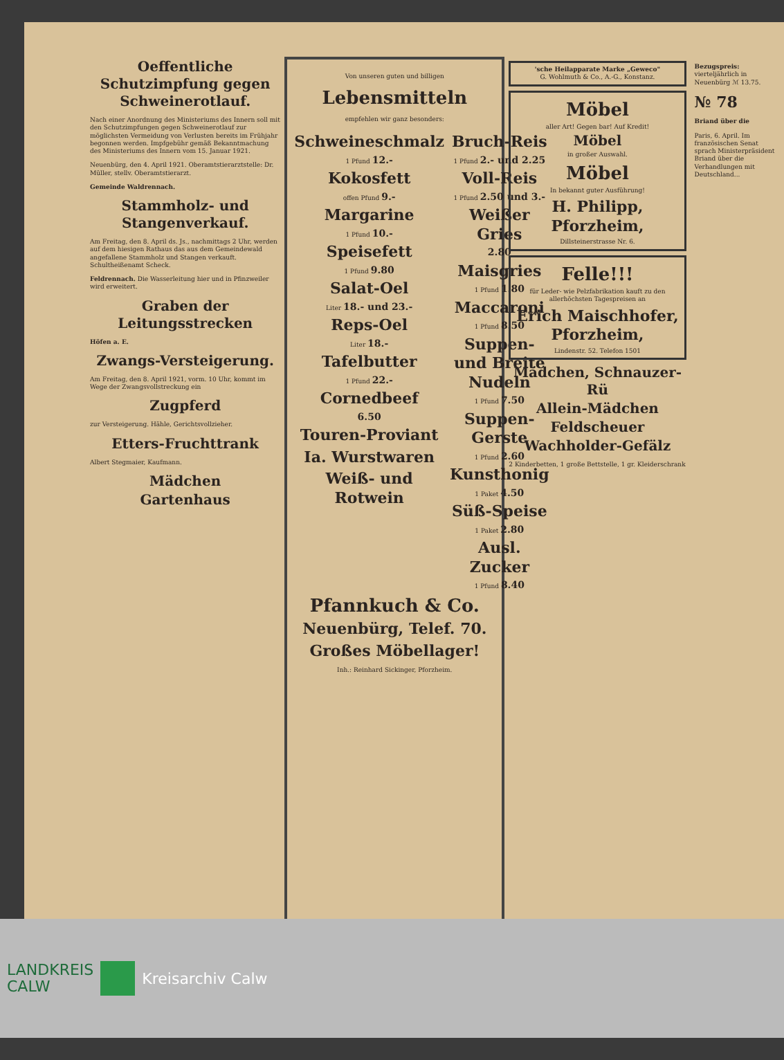Oeffentliche Schutzimpfung gegen Schweinerotlauf.
Nach einer Anordnung des Ministeriums des Innern soll mit den Schutzimpfungen gegen Schweinerotlauf zur möglichsten Vermeidung von Verlusten bereits im Frühjahr begonnen werden. Impfgebühr gemäß Bekanntmachung des Ministeriums des Innern vom 15. Januar 1921.
Neuenbürg, den 4. April 1921. Oberamtstierarztstelle: Dr. Müller, stellv. Oberamtstierarzt.
Gemeinde Waldrennach.
Stammholz- und Stangenverkauf.
Am Freitag, den 8. April ds. Js., nachmittags 2 Uhr, werden auf dem hiesigen Rathaus das aus dem Gemeindewald angefallene Stammholz und Stangen verkauft. Schultheißenamt Scheck.
Feldrennach. Die Wasserleitung hier und in Pfinzweiler wird erweitert.
Graben der Leitungsstrecken
Höfen a. E.
Zwangs-Versteigerung.
Am Freitag, den 8. April 1921, vorm. 10 Uhr, kommt im Wege der Zwangsvollstreckung ein
Zugpferd
zur Versteigerung. Hähle, Gerichtsvollzieher.
Etters-Fruchttrank
Albert Stegmaier, Kaufmann.
Mädchen
Gartenhaus
Von unseren guten und billigen
Lebensmitteln
empfehlen wir ganz besonders:
Schweineschmalz
1 Pfund 12.-
Kokosfett
offen Pfund 9.-
Margarine
1 Pfund 10.-
Speisefett
1 Pfund 9.80
Salat-Oel
Liter 18.- und 23.-
Reps-Oel
Liter 18.-
Tafelbutter
1 Pfund 22.-
Cornedbeef
6.50
Touren-Proviant
Ia. Wurstwaren
Weiß- und Rotwein
Bruch-Reis
1 Pfund 2.- und 2.25
Voll-Reis
1 Pfund 2.50 und 3.-
Weißer Gries
2.80
Maisgries
1 Pfund 1.80
Maccaroni
1 Pfund 8.50
Suppen- und Breite Nudeln
1 Pfund 7.50
Suppen-Gerste
1 Pfund 2.60
Kunsthonig
1 Paket 4.50
Süß-Speise
1 Paket 2.80
Ausl. Zucker
1 Pfund 8.40
Pfannkuch & Co.
Neuenbürg, Telef. 70.
Großes Möbellager!
Inh.: Reinhard Sickinger, Pforzheim.
'sche Heilapparate Marke „Geweco"
G. Wohlmuth & Co., A.-G., Konstanz.
Möbel
aller Art! Gegen bar! Auf Kredit!
Möbel
in großer Auswahl.
Möbel
In bekannt guter Ausführung!
H. Philipp, Pforzheim,
Dillsteinerstrasse Nr. 6.
Felle!!!
für Leder- wie Pelzfabrikation kauft zu den allerhöchsten Tagespreisen an
Erich Maischhofer, Pforzheim,
Lindenstr. 52. Telefon 1501
Mädchen, Schnauzer-Rü
Allein-Mädchen
Feldscheuer
Wachholder-Gefälz
2 Kinderbetten, 1 große Bettstelle, 1 gr. Kleiderschrank
Bezugspreis: vierteljährlich in Neuenbürg ℳ 13.75.
№ 78
Briand über die
Paris, 6. April. Im französischen Senat sprach Ministerpräsident Briand über die Verhandlungen mit Deutschland...
LANDKREIS
CALW
Kreisarchiv Calw